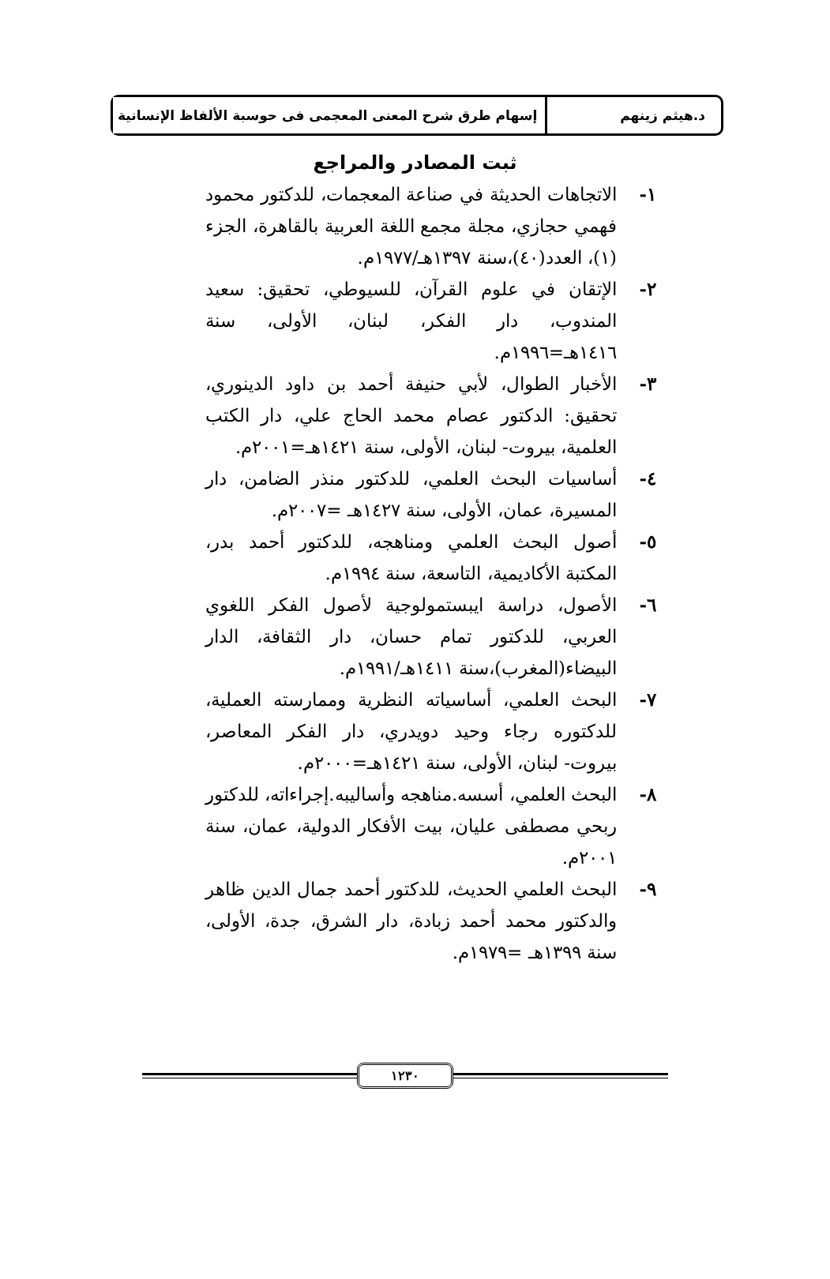د.هيثم زينهم إسهام طرق شرح المعنى المعجمى فى حوسبة الألفاظ الإنسانية
ثبت المصادر والمراجع
١- الاتجاهات الحديثة في صناعة المعجمات، للدكتور محمود فهمي حجازي، مجلة مجمع اللغة العربية بالقاهرة، الجزء (١)، العدد(٤٠)،سنة ١٣٩٧هـ/١٩٧٧م.
٢- الإتقان في علوم القرآن، للسيوطي، تحقيق: سعيد المندوب، دار الفكر، لبنان، الأولى، سنة ١٤١٦هـ=١٩٩٦م.
٣- الأخبار الطوال، لأبي حنيفة أحمد بن داود الدينوري، تحقيق: الدكتور عصام محمد الحاج علي، دار الكتب العلمية، بيروت- لبنان، الأولى، سنة ١٤٢١هـ=٢٠٠١م.
٤- أساسيات البحث العلمي، للدكتور منذر الضامن، دار المسيرة، عمان، الأولى، سنة ١٤٢٧هـ =٢٠٠٧م.
٥- أصول البحث العلمي ومناهجه، للدكتور أحمد بدر، المكتبة الأكاديمية، التاسعة، سنة ١٩٩٤م.
٦- الأصول، دراسة ايبستمولوجية لأصول الفكر اللغوي العربي، للدكتور تمام حسان، دار الثقافة، الدار البيضاء(المغرب)،سنة ١٤١١هـ/١٩٩١م.
٧- البحث العلمي، أساسياته النظرية وممارسته العملية، للدكتوره رجاء وحيد دويدري، دار الفكر المعاصر، بيروت- لبنان، الأولى، سنة ١٤٢١هـ=٢٠٠٠م.
٨- البحث العلمي، أسسه.مناهجه وأساليبه.إجراءاته، للدكتور ربحي مصطفى عليان، بيت الأفكار الدولية، عمان، سنة ٢٠٠١م.
٩- البحث العلمي الحديث، للدكتور أحمد جمال الدين ظاهر والدكتور محمد أحمد زبادة، دار الشرق، جدة، الأولى، سنة ١٣٩٩هـ =١٩٧٩م.
١٢٣٠